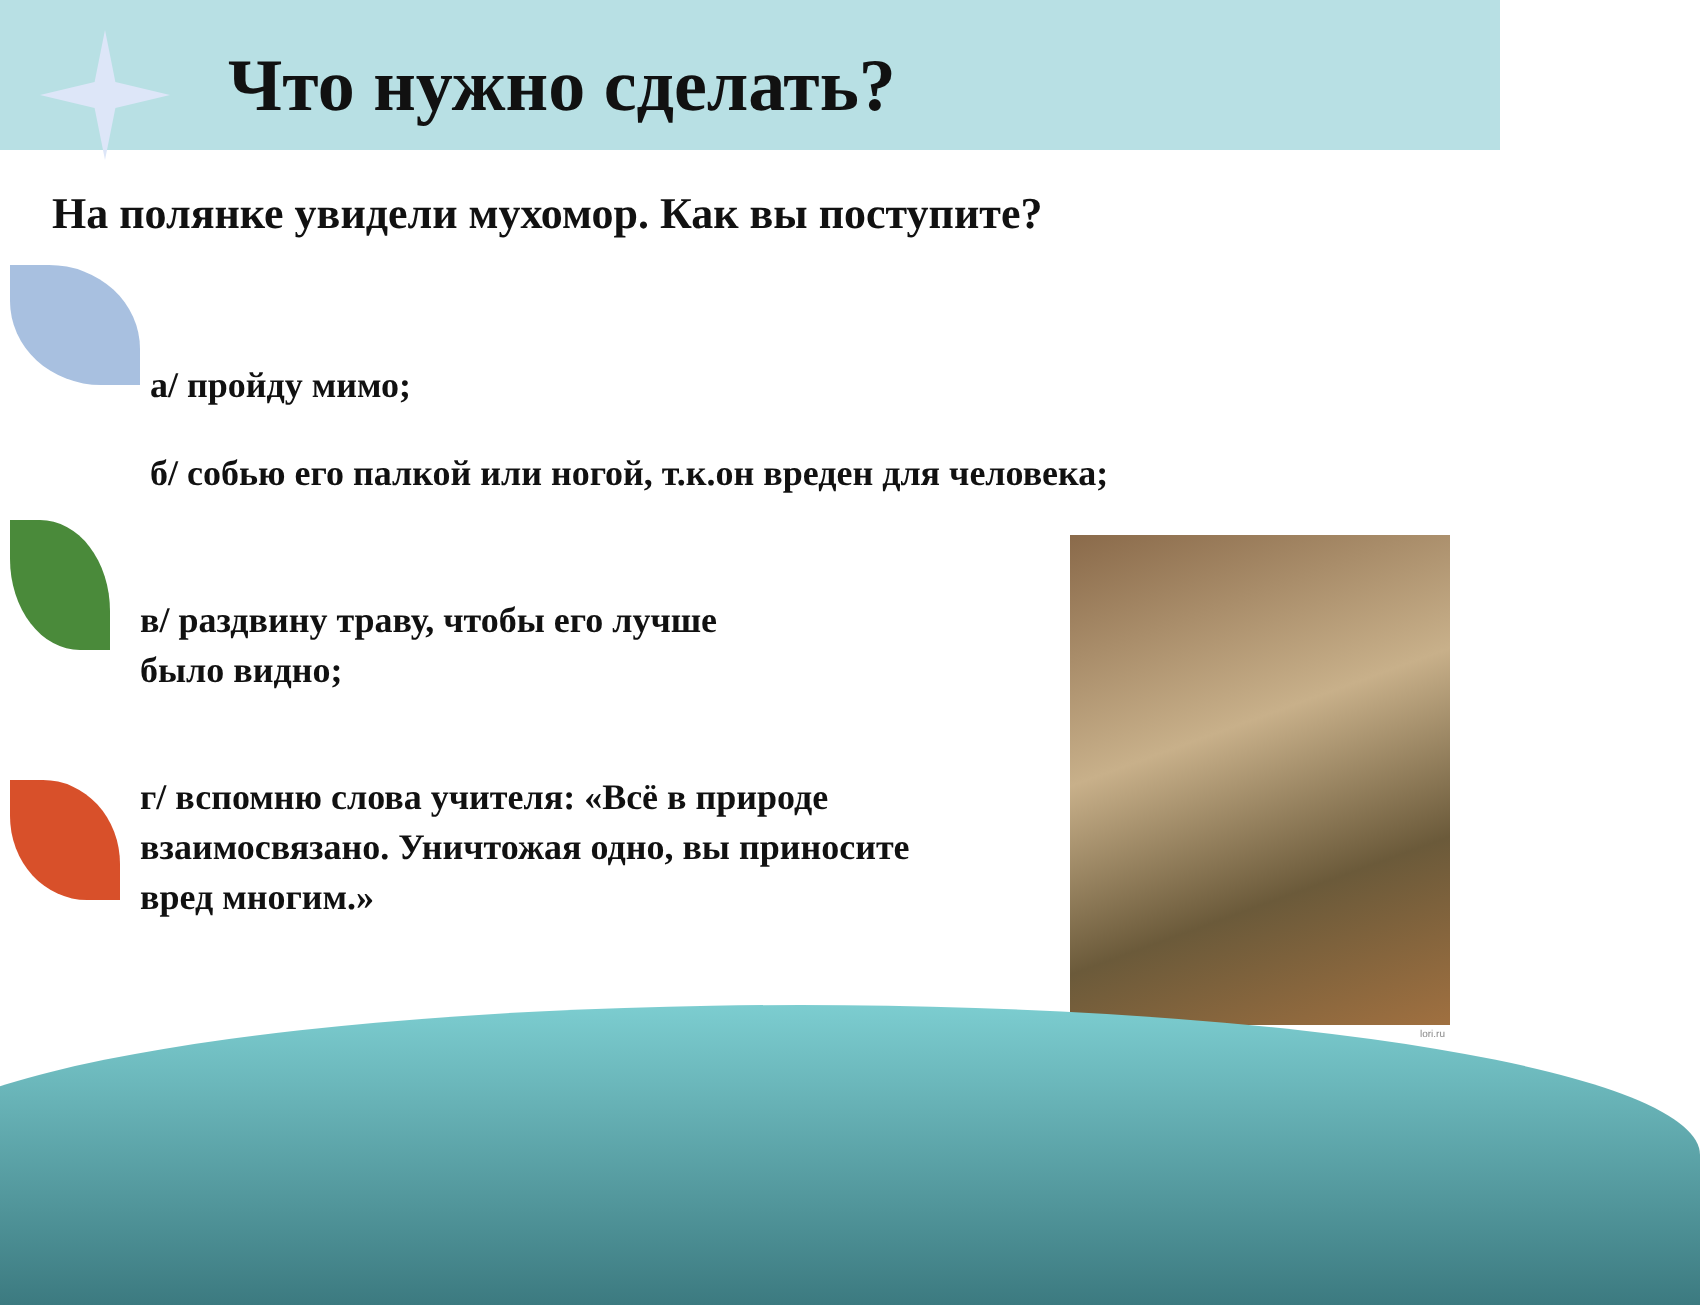Что нужно сделать?
На полянке увидели мухомор. Как вы поступите?
а/ пройду мимо;
б/ собью его палкой или ногой, т.к.он вреден для человека;
в/ раздвину траву, чтобы его лучше
было видно;
г/ вспомню слова учителя: «Всё в природе
взаимосвязано. Уничтожая одно, вы приносите
вред многим.»
lori.ru